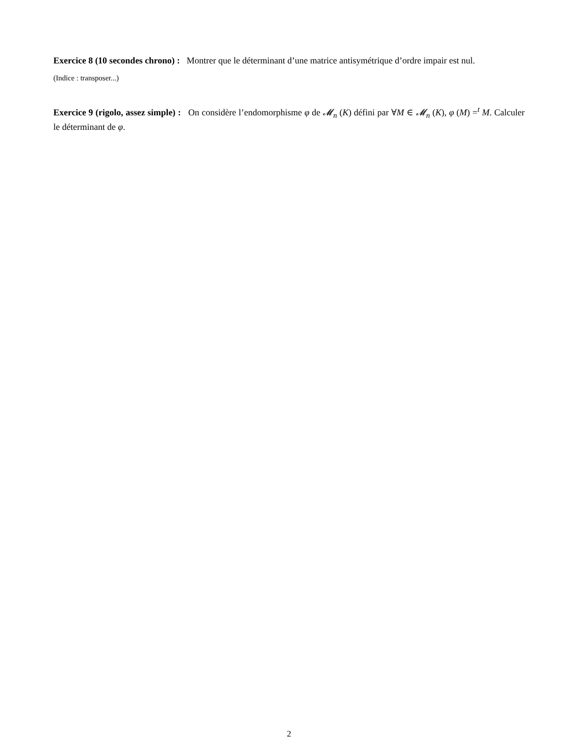Exercice 8 (10 secondes chrono) : Montrer que le déterminant d’une matrice antisymétrique d’ordre impair est nul.
(Indice : transposer...)
Exercice 9 (rigolo, assez simple) : On considère l’endomorphisme φ de 𝓜<sub>n</sub> (K) défini par ∀M ∈ 𝓜<sub>n</sub> (K), φ (M) =<sup>t</sup> M. Calculer le déterminant de φ.
2